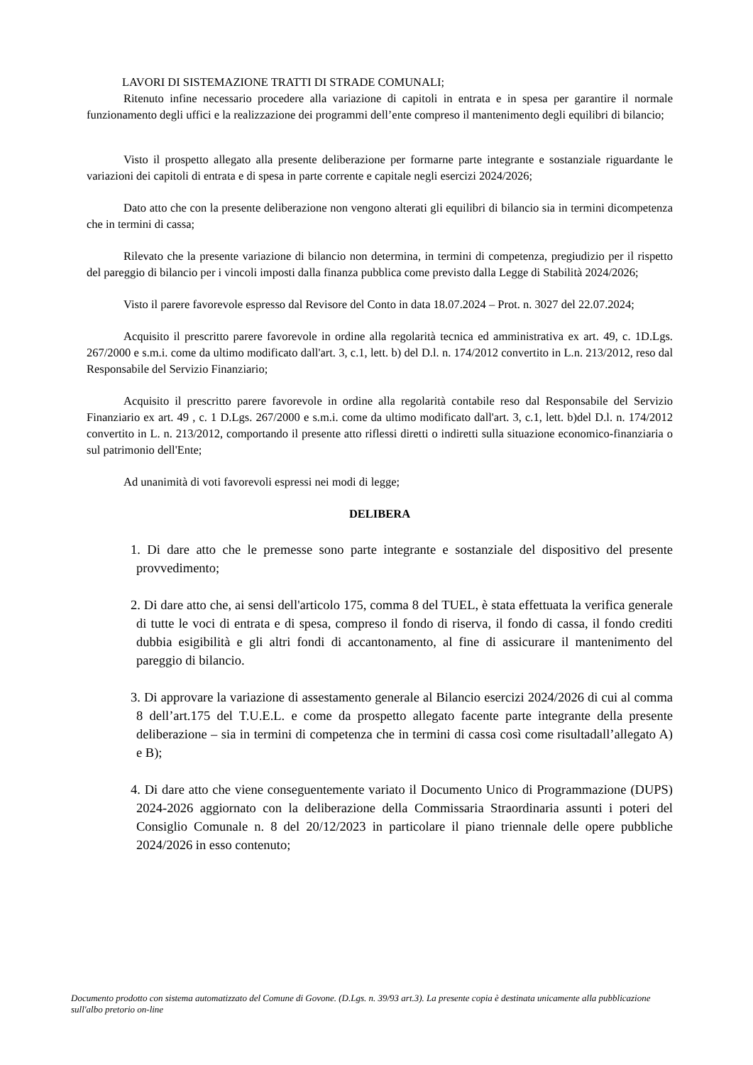LAVORI DI SISTEMAZIONE TRATTI DI STRADE COMUNALI;
Ritenuto infine necessario procedere alla variazione di capitoli in entrata e in spesa per garantire il normale funzionamento degli uffici e la realizzazione dei programmi dell’ente compreso il mantenimento degli equilibri di bilancio;
Visto il prospetto allegato alla presente deliberazione per formarne parte integrante e sostanziale riguardante le variazioni dei capitoli di entrata e di spesa in parte corrente e capitale negli esercizi 2024/2026;
Dato atto che con la presente deliberazione non vengono alterati gli equilibri di bilancio sia in termini dicompetenza che in termini di cassa;
Rilevato che la presente variazione di bilancio non determina, in termini di competenza, pregiudizio per il rispetto del pareggio di bilancio per i vincoli imposti dalla finanza pubblica come previsto dalla Legge di Stabilità 2024/2026;
Visto il parere favorevole espresso dal Revisore del Conto in data 18.07.2024 – Prot. n. 3027 del 22.07.2024;
Acquisito il prescritto parere favorevole in ordine alla regolarità tecnica ed amministrativa ex art. 49, c. 1D.Lgs. 267/2000 e s.m.i. come da ultimo modificato dall'art. 3, c.1, lett. b) del D.l. n. 174/2012 convertito in L.n. 213/2012, reso dal Responsabile del Servizio Finanziario;
Acquisito il prescritto parere favorevole in ordine alla regolarità contabile reso dal Responsabile del Servizio Finanziario ex art. 49 , c. 1 D.Lgs. 267/2000 e s.m.i. come da ultimo modificato dall'art. 3, c.1, lett. b)del D.l. n. 174/2012 convertito in L. n. 213/2012, comportando il presente atto riflessi diretti o indiretti sulla situazione economico-finanziaria o sul patrimonio dell'Ente;
Ad unanimità di voti favorevoli espressi nei modi di legge;
DELIBERA
1. Di dare atto che le premesse sono parte integrante e sostanziale del dispositivo del presente provvedimento;
2. Di dare atto che, ai sensi dell'articolo 175, comma 8 del TUEL, è stata effettuata la verifica generale di tutte le voci di entrata e di spesa, compreso il fondo di riserva, il fondo di cassa, il fondo crediti dubbia esigibilità e gli altri fondi di accantonamento, al fine di assicurare il mantenimento del pareggio di bilancio.
3. Di approvare la variazione di assestamento generale al Bilancio esercizi 2024/2026 di cui al comma 8 dell’art.175 del T.U.E.L. e come da prospetto allegato facente parte integrante della presente deliberazione – sia in termini di competenza che in termini di cassa così come risultadall’allegato A) e B);
4. Di dare atto che viene conseguentemente variato il Documento Unico di Programmazione (DUPS) 2024-2026 aggiornato con la deliberazione della Commissaria Straordinaria assunti i poteri del Consiglio Comunale n. 8 del 20/12/2023 in particolare il piano triennale delle opere pubbliche 2024/2026 in esso contenuto;
Documento prodotto con sistema automatizzato del Comune di Govone. (D.Lgs. n. 39/93 art.3). La presente copia è destinata unicamente alla pubblicazione sull'albo pretorio on-line